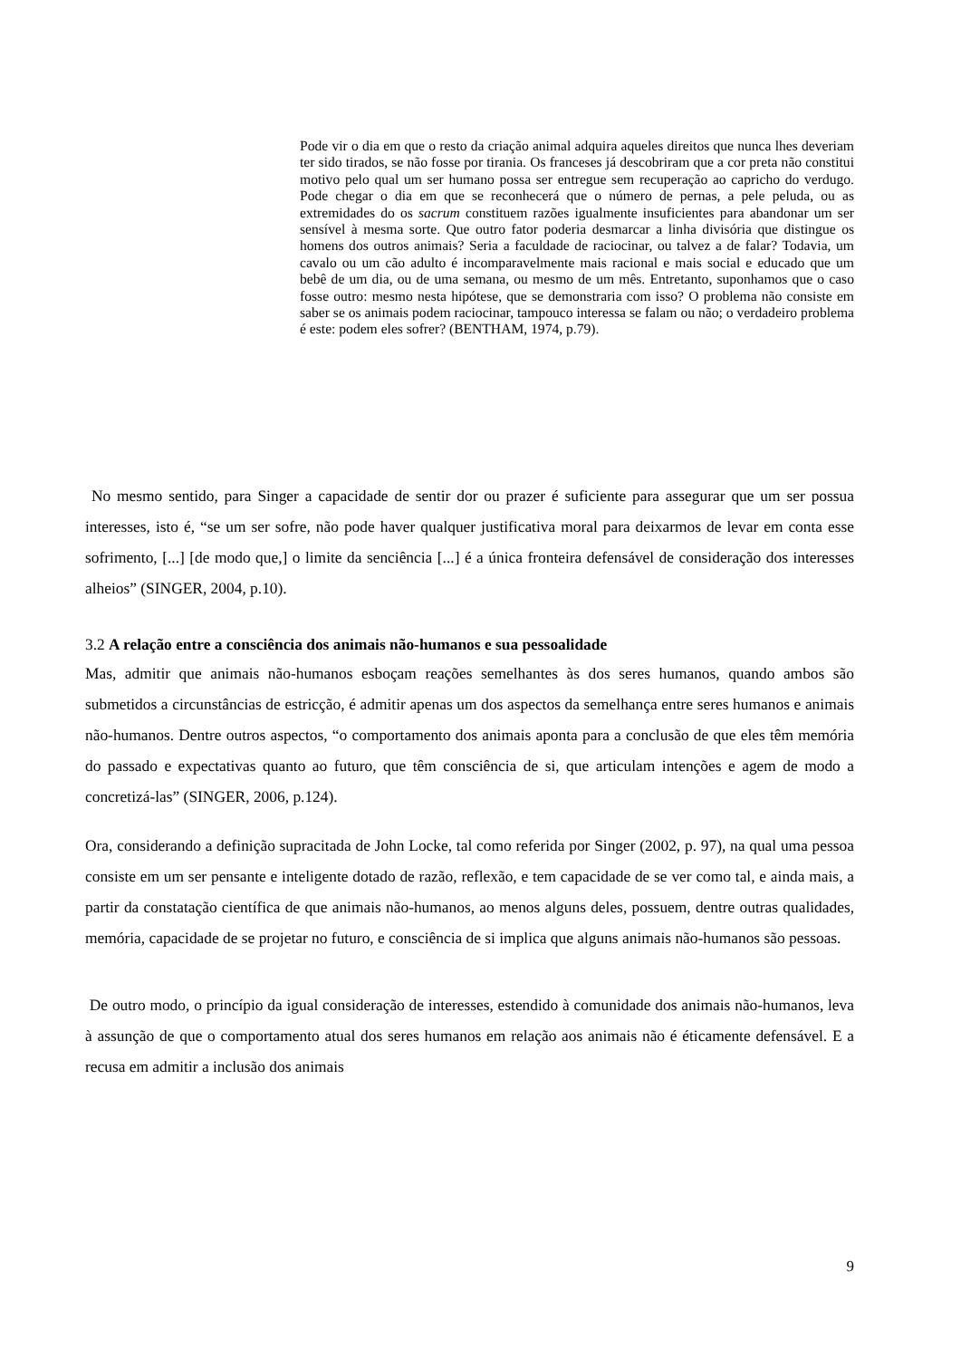Pode vir o dia em que o resto da criação animal adquira aqueles direitos que nunca lhes deveriam ter sido tirados, se não fosse por tirania. Os franceses já descobriram que a cor preta não constitui motivo pelo qual um ser humano possa ser entregue sem recuperação ao capricho do verdugo. Pode chegar o dia em que se reconhecerá que o número de pernas, a pele peluda, ou as extremidades do os sacrum constituem razões igualmente insuficientes para abandonar um ser sensível à mesma sorte. Que outro fator poderia desmarcar a linha divisória que distingue os homens dos outros animais? Seria a faculdade de raciocinar, ou talvez a de falar? Todavia, um cavalo ou um cão adulto é incomparavelmente mais racional e mais social e educado que um bebê de um dia, ou de uma semana, ou mesmo de um mês. Entretanto, suponhamos que o caso fosse outro: mesmo nesta hipótese, que se demonstraria com isso? O problema não consiste em saber se os animais podem raciocinar, tampouco interessa se falam ou não; o verdadeiro problema é este: podem eles sofrer? (BENTHAM, 1974, p.79).
No mesmo sentido, para Singer a capacidade de sentir dor ou prazer é suficiente para assegurar que um ser possua interesses, isto é, “se um ser sofre, não pode haver qualquer justificativa moral para deixarmos de levar em conta esse sofrimento, [...] [de modo que,] o limite da senciência [...] é a única fronteira defensável de consideração dos interesses alheios” (SINGER, 2004, p.10).
3.2 A relação entre a consciência dos animais não-humanos e sua pessoalidade
Mas, admitir que animais não-humanos esboçam reações semelhantes às dos seres humanos, quando ambos são submetidos a circunstâncias de estricção, é admitir apenas um dos aspectos da semelhança entre seres humanos e animais não-humanos. Dentre outros aspectos, “o comportamento dos animais aponta para a conclusão de que eles têm memória do passado e expectativas quanto ao futuro, que têm consciência de si, que articulam intenções e agem de modo a concretizá-las” (SINGER, 2006, p.124).
Ora, considerando a definição supracitada de John Locke, tal como referida por Singer (2002, p. 97), na qual uma pessoa consiste em um ser pensante e inteligente dotado de razão, reflexão, e tem capacidade de se ver como tal, e ainda mais, a partir da constatação científica de que animais não-humanos, ao menos alguns deles, possuem, dentre outras qualidades, memória, capacidade de se projetar no futuro, e consciência de si implica que alguns animais não-humanos são pessoas.
De outro modo, o princípio da igual consideração de interesses, estendido à comunidade dos animais não-humanos, leva à assunção de que o comportamento atual dos seres humanos em relação aos animais não é éticamente defensável. E a recusa em admitir a inclusão dos animais
9